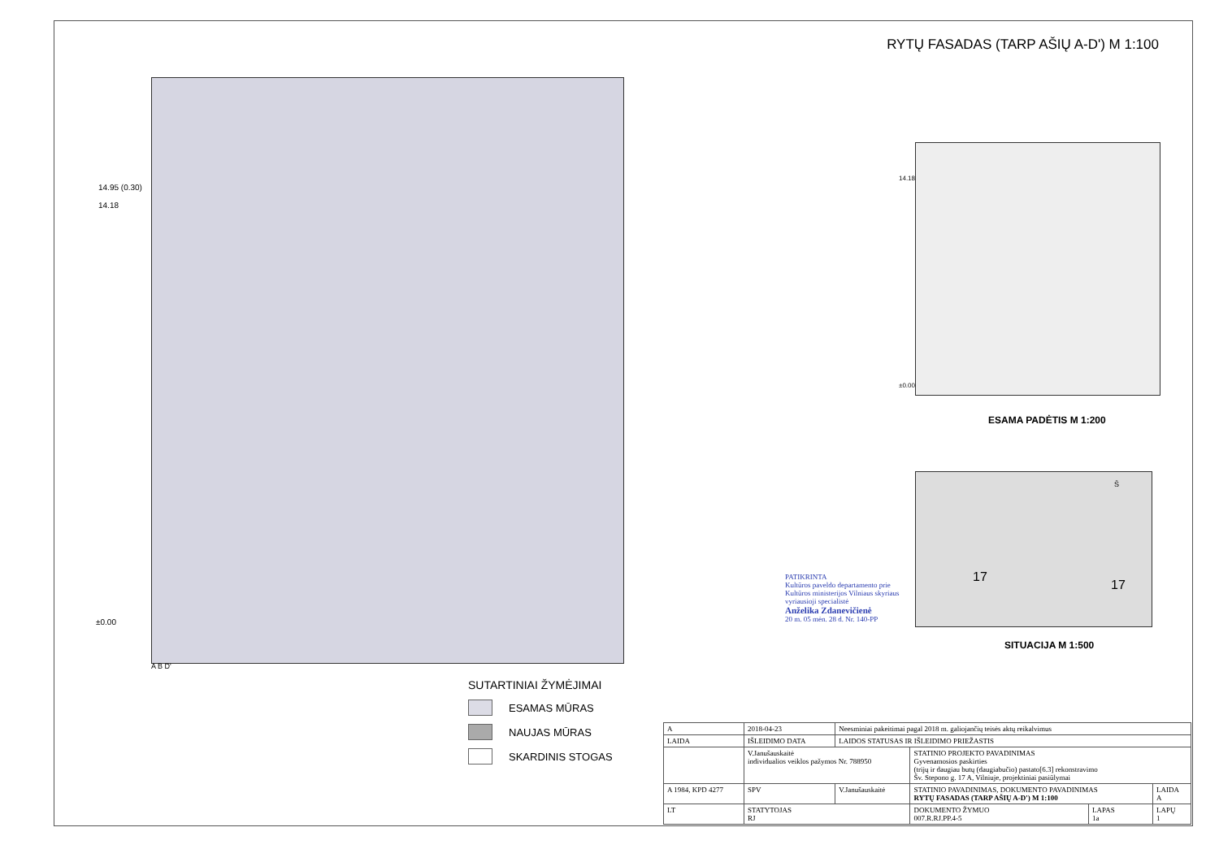14.95 (0.30)
14.18
±0.00
A B D'
SUTARTINIAI ŽYMĖJIMAI
ESAMAS MŪRAS
NAUJAS MŪRAS
SKARDINIS STOGAS
RYTŲ FASADAS (TARP AŠIŲ A-D') M 1:100
14.18
±0.00
ESAMA PADĖTIS M 1:200
17
17
Š
PATIKRINTA
Kultūros paveldo departamento prie
Kultūros ministerijos Vilniaus skyriaus
vyriausioji specialistė
Anželika Zdanevičienė
20 m. 05 mėn. 28 d. Nr. 140-PP
SITUACIJA M 1:500
| A | 2018-04-23 | Neesminiai pakeitimai pagal 2018 m. galiojančių teisės aktų reikalvimus | | | |
| LAIDA | IŠLEIDIMO DATA | LAIDOS STATUSAS IR IŠLEIDIMO PRIEŽASTIS | | | |
| | V.Janušauskaitė individualios veiklos pažymos Nr. 788950 | | STATINIO PROJEKTO PAVADINIMAS Gyvenamosios paskirties (trijų ir daugiau butų (daugiabučio) pastato[6.3] rekonstravimo Šv. Stepono g. 17 A, Vilniuje, projektiniai pasiūlymai | | |
| A 1984, KPD 4277 | SPV | V.Janušauskaitė | STATINIO PAVADINIMAS, DOKUMENTO PAVADINIMAS RYTŲ FASADAS (TARP AŠIŲ A-D') M 1:100 | | LAIDA A |
| LT | STATYTOJAS RJ | | DOKUMENTO ŽYMUO 007.R.RJ.PP.4-5 | LAPAS 1a | LAPŲ 1 |